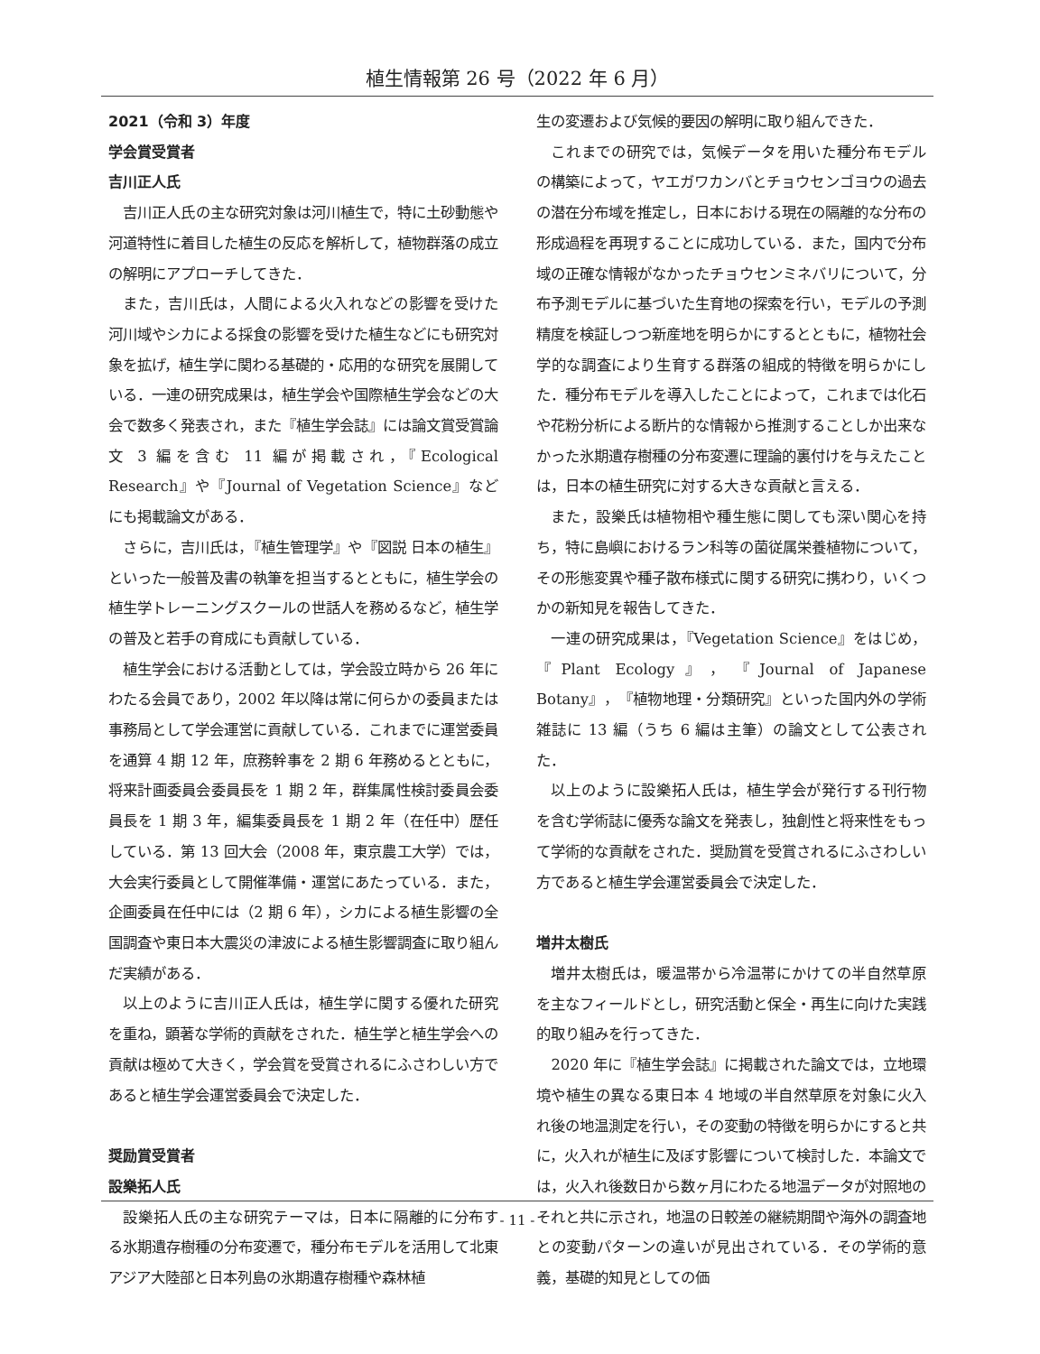植生情報第 26 号（2022 年 6 月）
2021（令和 3）年度
学会賞受賞者
吉川正人氏
吉川正人氏の主な研究対象は河川植生で，特に土砂動態や河道特性に着目した植生の反応を解析して，植物群落の成立の解明にアプローチしてきた．
また，吉川氏は，人間による火入れなどの影響を受けた河川域やシカによる採食の影響を受けた植生などにも研究対象を拡げ，植生学に関わる基礎的・応用的な研究を展開している．一連の研究成果は，植生学会や国際植生学会などの大会で数多く発表され，また『植生学会誌』には論文賞受賞論文 3 編を含む 11 編が掲載され，『Ecological Research』や『Journal of Vegetation Science』などにも掲載論文がある．
さらに，吉川氏は，『植生管理学』や『図説 日本の植生』といった一般普及書の執筆を担当するとともに，植生学会の植生学トレーニングスクールの世話人を務めるなど，植生学の普及と若手の育成にも貢献している．
植生学会における活動としては，学会設立時から 26 年にわたる会員であり，2002 年以降は常に何らかの委員または事務局として学会運営に貢献している．これまでに運営委員を通算 4 期 12 年，庶務幹事を 2 期 6 年務めるとともに，将来計画委員会委員長を 1 期 2 年，群集属性検討委員会委員長を 1 期 3 年，編集委員長を 1 期 2 年（在任中）歴任している．第 13 回大会（2008 年，東京農工大学）では，大会実行委員として開催準備・運営にあたっている．また，企画委員在任中には（2 期 6 年），シカによる植生影響の全国調査や東日本大震災の津波による植生影響調査に取り組んだ実績がある．
以上のように吉川正人氏は，植生学に関する優れた研究を重ね，顕著な学術的貢献をされた．植生学と植生学会への貢献は極めて大きく，学会賞を受賞されるにふさわしい方であると植生学会運営委員会で決定した．
奨励賞受賞者
設樂拓人氏
設樂拓人氏の主な研究テーマは，日本に隔離的に分布する氷期遺存樹種の分布変遷で，種分布モデルを活用して北東アジア大陸部と日本列島の氷期遺存樹種や森林植
生の変遷および気候的要因の解明に取り組んできた．
これまでの研究では，気候データを用いた種分布モデルの構築によって，ヤエガワカンバとチョウセンゴヨウの過去の潜在分布域を推定し，日本における現在の隔離的な分布の形成過程を再現することに成功している．また，国内で分布域の正確な情報がなかったチョウセンミネバリについて，分布予測モデルに基づいた生育地の探索を行い，モデルの予測精度を検証しつつ新産地を明らかにするとともに，植物社会学的な調査により生育する群落の組成的特徴を明らかにした．種分布モデルを導入したことによって，これまでは化石や花粉分析による断片的な情報から推測することしか出来なかった氷期遺存樹種の分布変遷に理論的裏付けを与えたことは，日本の植生研究に対する大きな貢献と言える．
また，設樂氏は植物相や種生態に関しても深い関心を持ち，特に島嶼におけるラン科等の菌従属栄養植物について，その形態変異や種子散布様式に関する研究に携わり，いくつかの新知見を報告してきた．
一連の研究成果は，『Vegetation Science』をはじめ，『Plant Ecology』，『Journal of Japanese Botany』，『植物地理・分類研究』といった国内外の学術雑誌に 13 編（うち 6 編は主筆）の論文として公表された．
以上のように設樂拓人氏は，植生学会が発行する刊行物を含む学術誌に優秀な論文を発表し，独創性と将来性をもって学術的な貢献をされた．奨励賞を受賞されるにふさわしい方であると植生学会運営委員会で決定した．
増井太樹氏
増井太樹氏は，暖温帯から冷温帯にかけての半自然草原を主なフィールドとし，研究活動と保全・再生に向けた実践的取り組みを行ってきた．
2020 年に『植生学会誌』に掲載された論文では，立地環境や植生の異なる東日本 4 地域の半自然草原を対象に火入れ後の地温測定を行い，その変動の特徴を明らかにすると共に，火入れが植生に及ぼす影響について検討した．本論文では，火入れ後数日から数ヶ月にわたる地温データが対照地のそれと共に示され，地温の日較差の継続期間や海外の調査地との変動パターンの違いが見出されている．その学術的意義，基礎的知見としての価
- 11 -